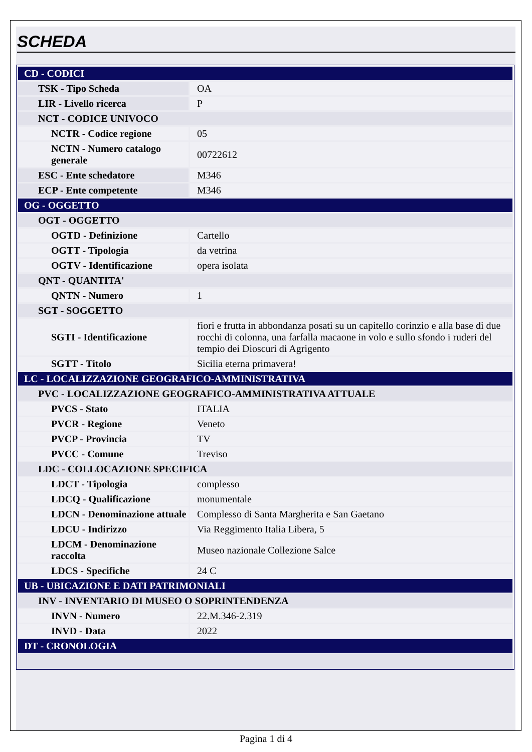SCHEDA
| CD - CODICI | |
| TSK - Tipo Scheda | OA |
| LIR - Livello ricerca | P |
| NCT - CODICE UNIVOCO | |
| NCTR - Codice regione | 05 |
| NCTN - Numero catalogo generale | 00722612 |
| ESC - Ente schedatore | M346 |
| ECP - Ente competente | M346 |
| OG - OGGETTO | |
| OGT - OGGETTO | |
| OGTD - Definizione | Cartello |
| OGTT - Tipologia | da vetrina |
| OGTV - Identificazione | opera isolata |
| QNT - QUANTITA' | |
| QNTN - Numero | 1 |
| SGT - SOGGETTO | |
| SGTI - Identificazione | fiori e frutta in abbondanza posati su un capitello corinzio e alla base di due rocchi di colonna, una farfalla macaone in volo e sullo sfondo i ruderi del tempio dei Dioscuri di Agrigento |
| SGTT - Titolo | Sicilia eterna primavera! |
| LC - LOCALIZZAZIONE GEOGRAFICO-AMMINISTRATIVA | |
| PVC - LOCALIZZAZIONE GEOGRAFICO-AMMINISTRATIVA ATTUALE | |
| PVCS - Stato | ITALIA |
| PVCR - Regione | Veneto |
| PVCP - Provincia | TV |
| PVCC - Comune | Treviso |
| LDC - COLLOCAZIONE SPECIFICA | |
| LDCT - Tipologia | complesso |
| LDCQ - Qualificazione | monumentale |
| LDCN - Denominazione attuale | Complesso di Santa Margherita e San Gaetano |
| LDCU - Indirizzo | Via Reggimento Italia Libera, 5 |
| LDCM - Denominazione raccolta | Museo nazionale Collezione Salce |
| LDCS - Specifiche | 24 C |
| UB - UBICAZIONE E DATI PATRIMONIALI | |
| INV - INVENTARIO DI MUSEO O SOPRINTENDENZA | |
| INVN - Numero | 22.M.346-2.319 |
| INVD - Data | 2022 |
| DT - CRONOLOGIA | |
Pagina 1 di 4